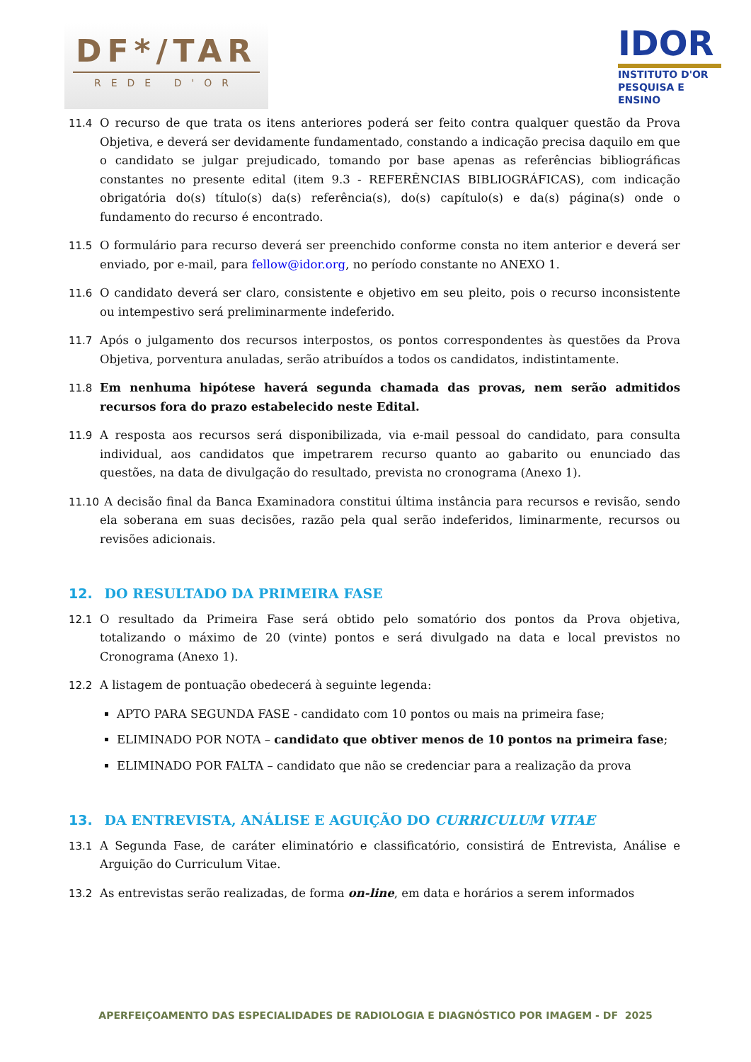DF*/TAR
REDE D'OR
IDOR
INSTITUTO D'OR
PESQUISA E ENSINO
11.4 O recurso de que trata os itens anteriores poderá ser feito contra qualquer questão da Prova Objetiva, e deverá ser devidamente fundamentado, constando a indicação precisa daquilo em que o candidato se julgar prejudicado, tomando por base apenas as referências bibliográficas constantes no presente edital (item 9.3 - REFERÊNCIAS BIBLIOGRÁFICAS), com indicação obrigatória do(s) título(s) da(s) referência(s), do(s) capítulo(s) e da(s) página(s) onde o fundamento do recurso é encontrado.
11.5 O formulário para recurso deverá ser preenchido conforme consta no item anterior e deverá ser enviado, por e-mail, para fellow@idor.org, no período constante no ANEXO 1.
11.6 O candidato deverá ser claro, consistente e objetivo em seu pleito, pois o recurso inconsistente ou intempestivo será preliminarmente indeferido.
11.7 Após o julgamento dos recursos interpostos, os pontos correspondentes às questões da Prova Objetiva, porventura anuladas, serão atribuídos a todos os candidatos, indistintamente.
11.8 Em nenhuma hipótese haverá segunda chamada das provas, nem serão admitidos recursos fora do prazo estabelecido neste Edital.
11.9 A resposta aos recursos será disponibilizada, via e-mail pessoal do candidato, para consulta individual, aos candidatos que impetrarem recurso quanto ao gabarito ou enunciado das questões, na data de divulgação do resultado, prevista no cronograma (Anexo 1).
11.10
A decisão final da Banca Examinadora constitui última instância para recursos e revisão, sendo ela soberana em suas decisões, razão pela qual serão indeferidos, liminarmente, recursos ou revisões adicionais.
12. DO RESULTADO DA PRIMEIRA FASE
12.1 O resultado da Primeira Fase será obtido pelo somatório dos pontos da Prova objetiva, totalizando o máximo de 20 (vinte) pontos e será divulgado na data e local previstos no Cronograma (Anexo 1).
12.2 A listagem de pontuação obedecerá à seguinte legenda:
APTO PARA SEGUNDA FASE - candidato com 10 pontos ou mais na primeira fase;
ELIMINADO POR NOTA – candidato que obtiver menos de 10 pontos na primeira fase;
ELIMINADO POR FALTA – candidato que não se credenciar para a realização da prova
13. DA ENTREVISTA, ANÁLISE E AGUIÇÃO DO CURRICULUM VITAE
13.1 A Segunda Fase, de caráter eliminatório e classificatório, consistirá de Entrevista, Análise e Arguição do Curriculum Vitae.
13.2 As entrevistas serão realizadas, de forma on-line, em data e horários a serem informados
APERFEIÇOAMENTO DAS ESPECIALIDADES DE RADIOLOGIA E DIAGNÓSTICO POR IMAGEM - DF 2025